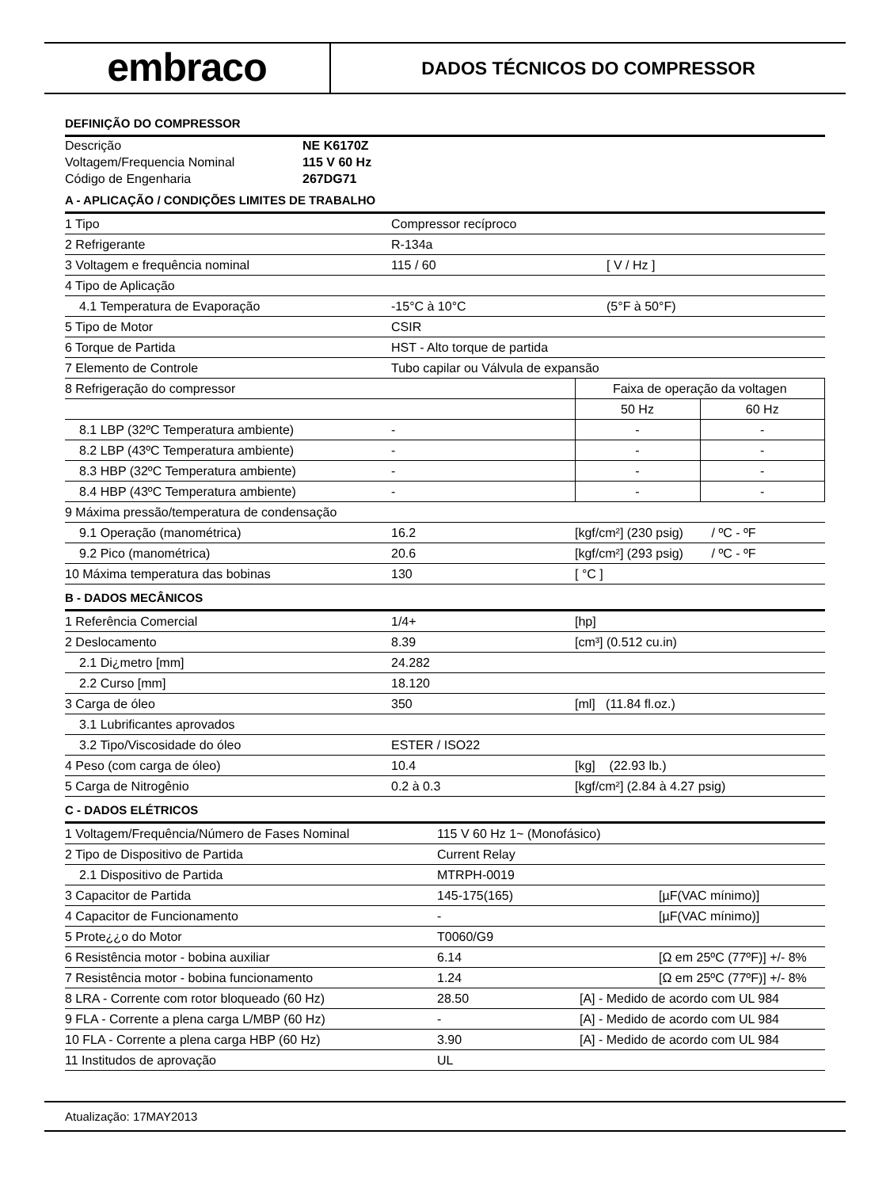embraco
DADOS TÉCNICOS DO COMPRESSOR
DEFINIÇÃO DO COMPRESSOR
| Descrição | NE K6170Z |
| Voltagem/Frequencia Nominal | 115 V 60 Hz |
| Código de Engenharia | 267DG71 |
A - APLICAÇÃO / CONDIÇÕES LIMITES DE TRABALHO
| 1 Tipo | Compressor recíproco | | |
| 2 Refrigerante | R-134a | | |
| 3 Voltagem e frequência nominal | 115 / 60 | [ V / Hz ] | |
| 4 Tipo de Aplicação | | | |
| 4.1 Temperatura de Evaporação | -15°C à 10°C | (5°F à 50°F) | |
| 5 Tipo de Motor | CSIR | | |
| 6 Torque de Partida | HST - Alto torque de partida | | |
| 7 Elemento de Controle | Tubo capilar ou Válvula de expansão | | |
| 8 Refrigeração do compressor | | Faixa de operação da voltagen | |
| | | 50 Hz | 60 Hz |
| 8.1 LBP (32ºC Temperatura ambiente) | - | - | - |
| 8.2 LBP (43ºC Temperatura ambiente) | - | - | - |
| 8.3 HBP (32ºC Temperatura ambiente) | - | - | - |
| 8.4 HBP (43ºC Temperatura ambiente) | - | - | - |
| 9 Máxima pressão/temperatura de condensação | | | |
| 9.1 Operação (manométrica) | 16.2 | [kgf/cm²] (230 psig) / ºC - ºF | |
| 9.2 Pico (manométrica) | 20.6 | [kgf/cm²] (293 psig) / ºC - ºF | |
| 10 Máxima temperatura das bobinas | 130 | [ °C ] | |
B - DADOS MECÂNICOS
| 1 Referência Comercial | 1/4+ | [hp] |
| 2 Deslocamento | 8.39 | [cm³] (0.512 cu.in) |
| 2.1 Di¿metro [mm] | 24.282 | |
| 2.2 Curso [mm] | 18.120 | |
| 3 Carga de óleo | 350 | [ml] (11.84 fl.oz.) |
| 3.1 Lubrificantes aprovados | | |
| 3.2 Tipo/Viscosidade do óleo | ESTER / ISO22 | |
| 4 Peso (com carga de óleo) | 10.4 | [kg] (22.93 lb.) |
| 5 Carga de Nitrogênio | 0.2 à 0.3 | [kgf/cm²] (2.84 à 4.27 psig) |
C - DADOS ELÉTRICOS
| 1 Voltagem/Frequência/Número de Fases Nominal | 115 V 60 Hz 1~ (Monofásico) | |
| 2 Tipo de Dispositivo de Partida | Current Relay | |
| 2.1 Dispositivo de Partida | MTRPH-0019 | |
| 3 Capacitor de Partida | 145-175(165) | [µF(VAC mínimo)] |
| 4 Capacitor de Funcionamento | - | [µF(VAC mínimo)] |
| 5 Prote¿¿o do Motor | T0060/G9 | |
| 6 Resistência motor - bobina auxiliar | 6.14 | [Ω em 25ºC (77ºF)] +/- 8% |
| 7 Resistência motor - bobina funcionamento | 1.24 | [Ω em 25ºC (77ºF)] +/- 8% |
| 8 LRA - Corrente com rotor bloqueado (60 Hz) | 28.50 | [A] - Medido de acordo com UL 984 |
| 9 FLA - Corrente a plena carga L/MBP (60 Hz) | - | [A] - Medido de acordo com UL 984 |
| 10 FLA - Corrente a plena carga HBP (60 Hz) | 3.90 | [A] - Medido de acordo com UL 984 |
| 11 Institudos de aprovação | UL | |
Atualização: 17MAY2013